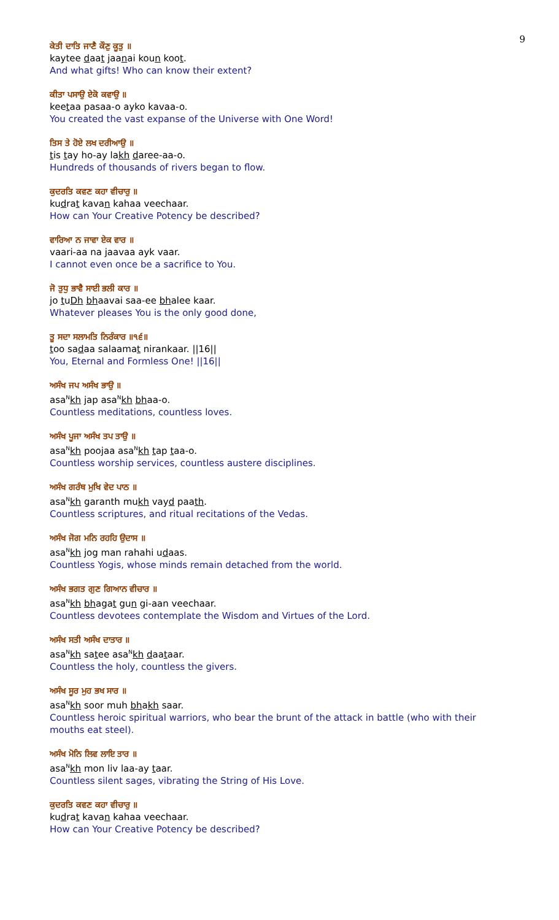9
ਕੇਤੀ ਦਾਤਿ ਜਾਣੈ ਕੌਣੁ ਕੂਤੁ ॥
kaytee daat jaanai koun koot.
And what gifts! Who can know their extent?
ਕੀਤਾ ਪਸਾਉ ਏਕੋ ਕਵਾਉ ॥
keetaa pasaa-o ayko kavaa-o.
You created the vast expanse of the Universe with One Word!
ਤਿਸ ਤੇ ਹੋਏ ਲਖ ਦਰੀਆਉ ॥
tis tay ho-ay lakh daree-aa-o.
Hundreds of thousands of rivers began to flow.
ਕੁਦਰਤਿ ਕਵਣ ਕਹਾ ਵੀਚਾਰੁ ॥
kudrat kavan kahaa veechaar.
How can Your Creative Potency be described?
ਵਾਰਿਆ ਨ ਜਾਵਾ ਏਕ ਵਾਰ ॥
vaari-aa na jaavaa ayk vaar.
I cannot even once be a sacrifice to You.
ਜੋ ਤੁਧੁ ਭਾਵੈ ਸਾਈ ਭਲੀ ਕਾਰ ॥
jo tuDh bhaavai saa-ee bhalee kaar.
Whatever pleases You is the only good done,
ਤੂ ਸਦਾ ਸਲਾਮਤਿ ਨਿਰੰਕਾਰ ॥੧੬॥
too sadaa salaamat nirankaar. ||16||
You, Eternal and Formless One! ||16||
ਅਸੰਖ ਜਪ ਅਸੰਖ ਭਾਉ ॥
asa<sup>N</sup>kh jap asa<sup>N</sup>kh bhaa-o.
Countless meditations, countless loves.
ਅਸੰਖ ਪੂਜਾ ਅਸੰਖ ਤਪ ਤਾਉ ॥
asa<sup>N</sup>kh poojaa asa<sup>N</sup>kh tap taa-o.
Countless worship services, countless austere disciplines.
ਅਸੰਖ ਗਰੰਥ ਮੁਖਿ ਵੇਦ ਪਾਠ ॥
asa<sup>N</sup>kh garanth mukh vayd paath.
Countless scriptures, and ritual recitations of the Vedas.
ਅਸੰਖ ਜੋਗ ਮਨਿ ਰਹਹਿ ਉਦਾਸ ॥
asa<sup>N</sup>kh jog man rahahi udaas.
Countless Yogis, whose minds remain detached from the world.
ਅਸੰਖ ਭਗਤ ਗੁਣ ਗਿਆਨ ਵੀਚਾਰ ॥
asa<sup>N</sup>kh bhagat gun gi-aan veechaar.
Countless devotees contemplate the Wisdom and Virtues of the Lord.
ਅਸੰਖ ਸਤੀ ਅਸੰਖ ਦਾਤਾਰ ॥
asa<sup>N</sup>kh satee asa<sup>N</sup>kh daataar.
Countless the holy, countless the givers.
ਅਸੰਖ ਸੂਰ ਮੁਹ ਭਖ ਸਾਰ ॥
asa<sup>N</sup>kh soor muh bhakh saar.
Countless heroic spiritual warriors, who bear the brunt of the attack in battle (who with their mouths eat steel).
ਅਸੰਖ ਮੋਨਿ ਲਿਵ ਲਾਇ ਤਾਰ ॥
asa<sup>N</sup>kh mon liv laa-ay taar.
Countless silent sages, vibrating the String of His Love.
ਕੁਦਰਤਿ ਕਵਣ ਕਹਾ ਵੀਚਾਰੁ ॥
kudrat kavan kahaa veechaar.
How can Your Creative Potency be described?